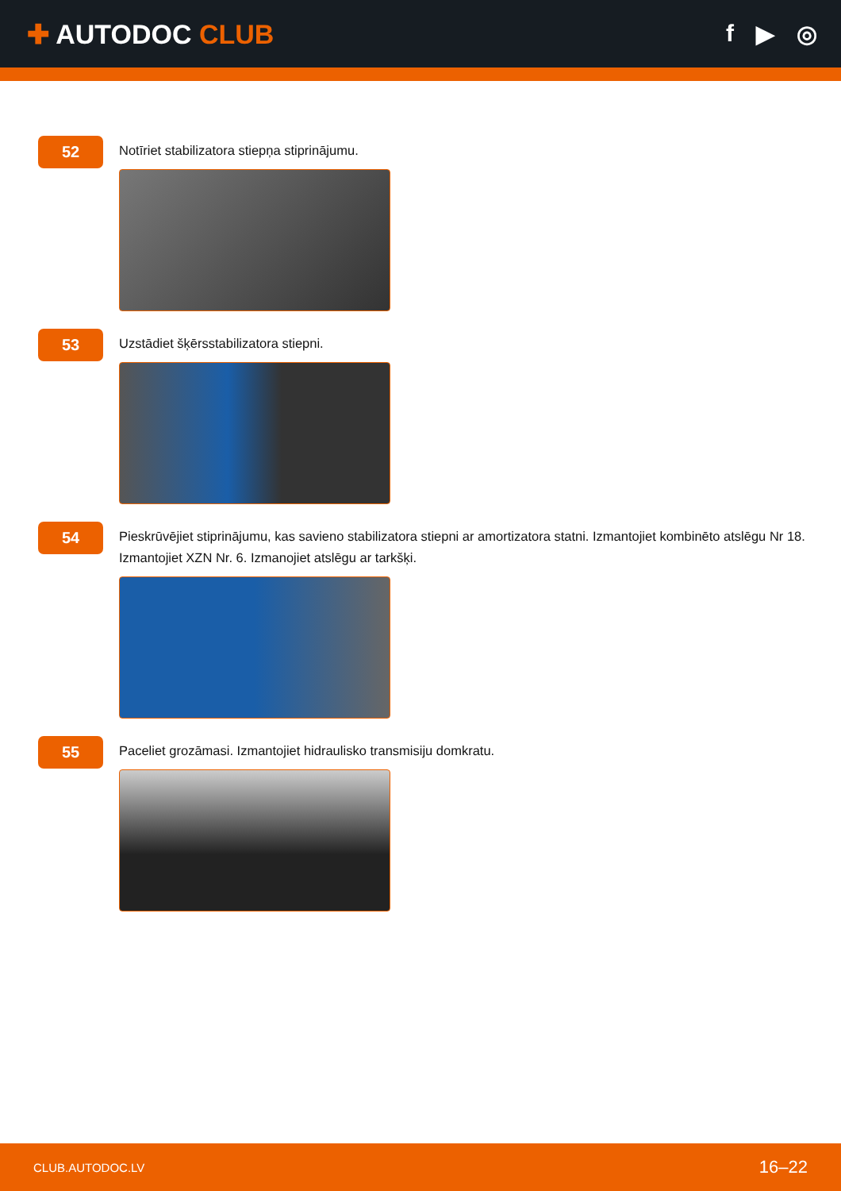✚ AUTODOC CLUB f ▶ ◎
52
Notīriet stabilizatora stiepņa stiprinājumu.
53
Uzstādiet šķērsstabilizatora stiepni.
54
Pieskrūvējiet stiprinājumu, kas savieno stabilizatora stiepni ar amortizatora statni. Izmantojiet kombinēto atslēgu Nr 18. Izmantojiet XZN Nr. 6. Izmanojiet atslēgu ar tarkšķi.
55
Paceliet grozāmasi. Izmantojiet hidraulisko transmisiju domkratu.
CLUB.AUTODOC.LV 16–22